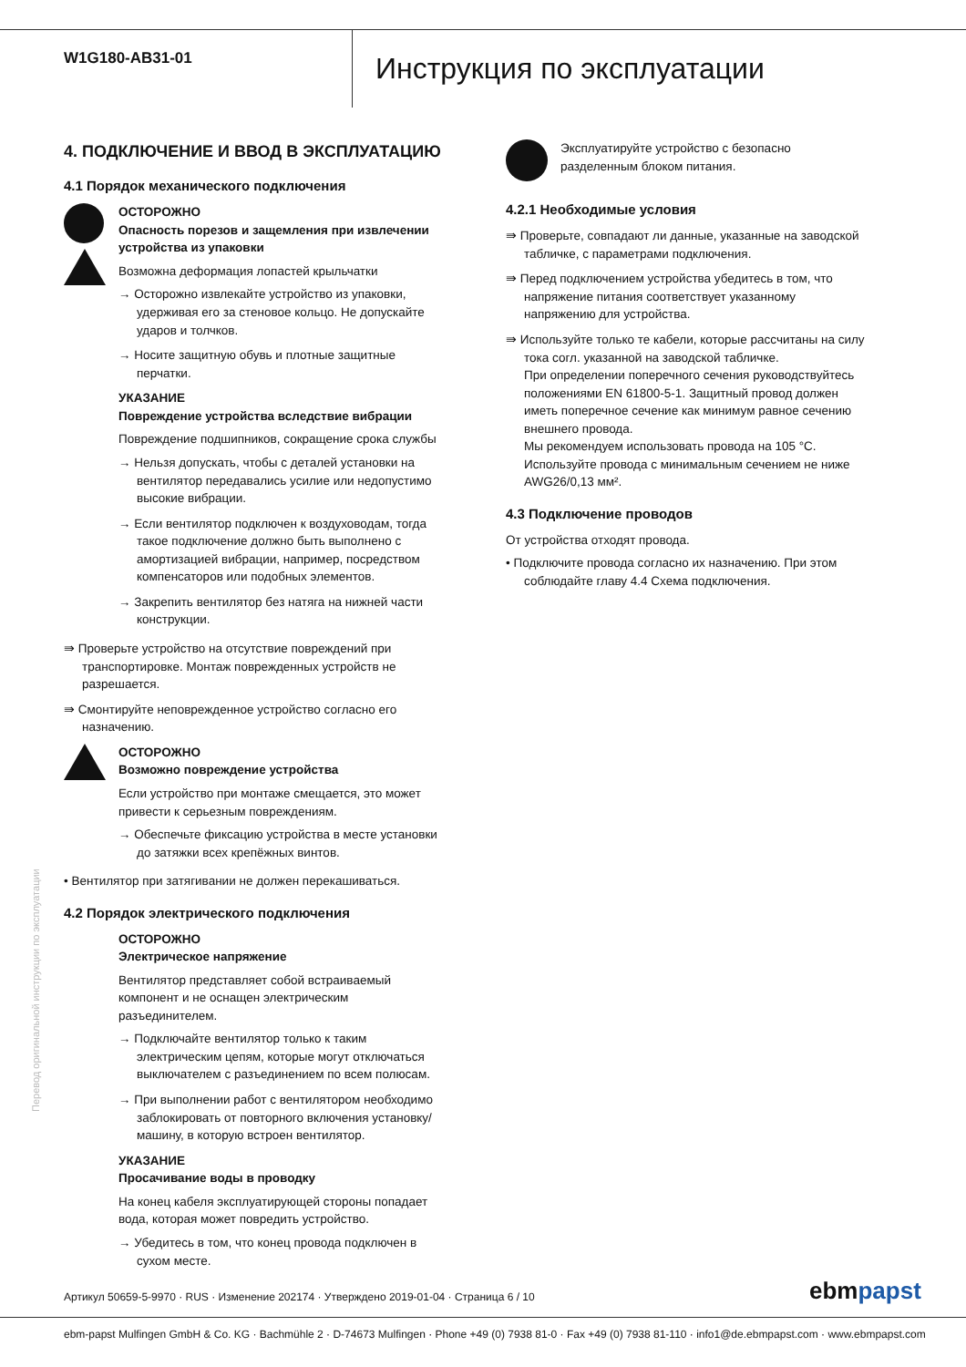W1G180-AB31-01
Инструкция по эксплуатации
4. ПОДКЛЮЧЕНИЕ И ВВОД В ЭКСПЛУАТАЦИЮ
4.1 Порядок механического подключения
ОСТОРОЖНО
Опасность порезов и защемления при извлечении устройства из упаковки
Возможна деформация лопастей крыльчатки
→ Осторожно извлекайте устройство из упаковки, удерживая его за стеновое кольцо. Не допускайте ударов и толчков.
→ Носите защитную обувь и плотные защитные перчатки.
УКАЗАНИЕ
Повреждение устройства вследствие вибрации
Повреждение подшипников, сокращение срока службы
→ Нельзя допускать, чтобы с деталей установки на вентилятор передавались усилие или недопустимо высокие вибрации.
→ Если вентилятор подключен к воздуховодам, тогда такое подключение должно быть выполнено с амортизацией вибрации, например, посредством компенсаторов или подобных элементов.
→ Закрепить вентилятор без натяга на нижней части конструкции.
⇛ Проверьте устройство на отсутствие повреждений при транспортировке. Монтаж поврежденных устройств не разрешается.
⇛ Смонтируйте неповрежденное устройство согласно его назначению.
ОСТОРОЖНО
Возможно повреждение устройства
Если устройство при монтаже смещается, это может привести к серьезным повреждениям.
→ Обеспечьте фиксацию устройства в месте установки до затяжки всех крепёжных винтов.
• Вентилятор при затягивании не должен перекашиваться.
4.2 Порядок электрического подключения
ОСТОРОЖНО
Электрическое напряжение
Вентилятор представляет собой встраиваемый компонент и не оснащен электрическим разъединителем.
→ Подключайте вентилятор только к таким электрическим цепям, которые могут отключаться выключателем с разъединением по всем полюсам.
→ При выполнении работ с вентилятором необходимо заблокировать от повторного включения установку/машину, в которую встроен вентилятор.
УКАЗАНИЕ
Просачивание воды в проводку
На конец кабеля эксплуатирующей стороны попадает вода, которая может повредить устройство.
→ Убедитесь в том, что конец провода подключен в сухом месте.
Эксплуатируйте устройство с безопасно разделенным блоком питания.
4.2.1 Необходимые условия
⇛ Проверьте, совпадают ли данные, указанные на заводской табличке, с параметрами подключения.
⇛ Перед подключением устройства убедитесь в том, что напряжение питания соответствует указанному напряжению для устройства.
⇛ Используйте только те кабели, которые рассчитаны на силу тока согл. указанной на заводской табличке.
При определении поперечного сечения руководствуйтесь положениями EN 61800-5-1. Защитный провод должен иметь поперечное сечение как минимум равное сечению внешнего провода.
Мы рекомендуем использовать провода на 105 °C.
Используйте провода с минимальным сечением не ниже AWG26/0,13 мм².
4.3 Подключение проводов
От устройства отходят провода.
• Подключите провода согласно их назначению. При этом соблюдайте главу 4.4 Схема подключения.
Перевод оригинальной инструкции по эксплуатации
Артикул 50659-5-9970 · RUS · Изменение 202174 · Утверждено 2019-01-04 · Страница 6 / 10
ebmpapst
ebm-papst Mulfingen GmbH & Co. KG · Bachmühle 2 · D-74673 Mulfingen · Phone +49 (0) 7938 81-0 · Fax +49 (0) 7938 81-110 · info1@de.ebmpapst.com · www.ebmpapst.com